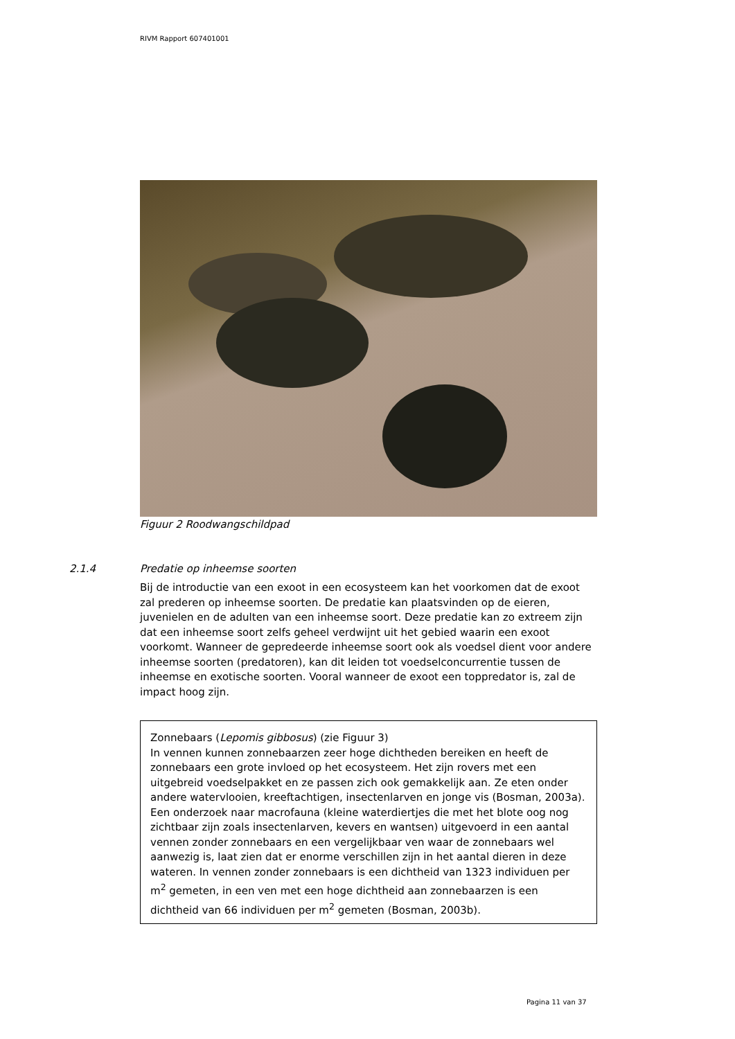RIVM Rapport 607401001
Figuur 2 Roodwangschildpad
2.1.4 Predatie op inheemse soorten
Bij de introductie van een exoot in een ecosysteem kan het voorkomen dat de exoot zal prederen op inheemse soorten. De predatie kan plaatsvinden op de eieren, juvenielen en de adulten van een inheemse soort. Deze predatie kan zo extreem zijn dat een inheemse soort zelfs geheel verdwijnt uit het gebied waarin een exoot voorkomt. Wanneer de gepredeerde inheemse soort ook als voedsel dient voor andere inheemse soorten (predatoren), kan dit leiden tot voedselconcurrentie tussen de inheemse en exotische soorten. Vooral wanneer de exoot een toppredator is, zal de impact hoog zijn.
Zonnebaars (Lepomis gibbosus) (zie Figuur 3)
In vennen kunnen zonnebaarzen zeer hoge dichtheden bereiken en heeft de zonnebaars een grote invloed op het ecosysteem. Het zijn rovers met een uitgebreid voedselpakket en ze passen zich ook gemakkelijk aan. Ze eten onder andere watervlooien, kreeftachtigen, insectenlarven en jonge vis (Bosman, 2003a). Een onderzoek naar macrofauna (kleine waterdiertjes die met het blote oog nog zichtbaar zijn zoals insectenlarven, kevers en wantsen) uitgevoerd in een aantal vennen zonder zonnebaars en een vergelijkbaar ven waar de zonnebaars wel aanwezig is, laat zien dat er enorme verschillen zijn in het aantal dieren in deze wateren. In vennen zonder zonnebaars is een dichtheid van 1323 individuen per m<sup>2</sup> gemeten, in een ven met een hoge dichtheid aan zonnebaarzen is een dichtheid van 66 individuen per m<sup>2</sup> gemeten (Bosman, 2003b).
Pagina 11 van 37